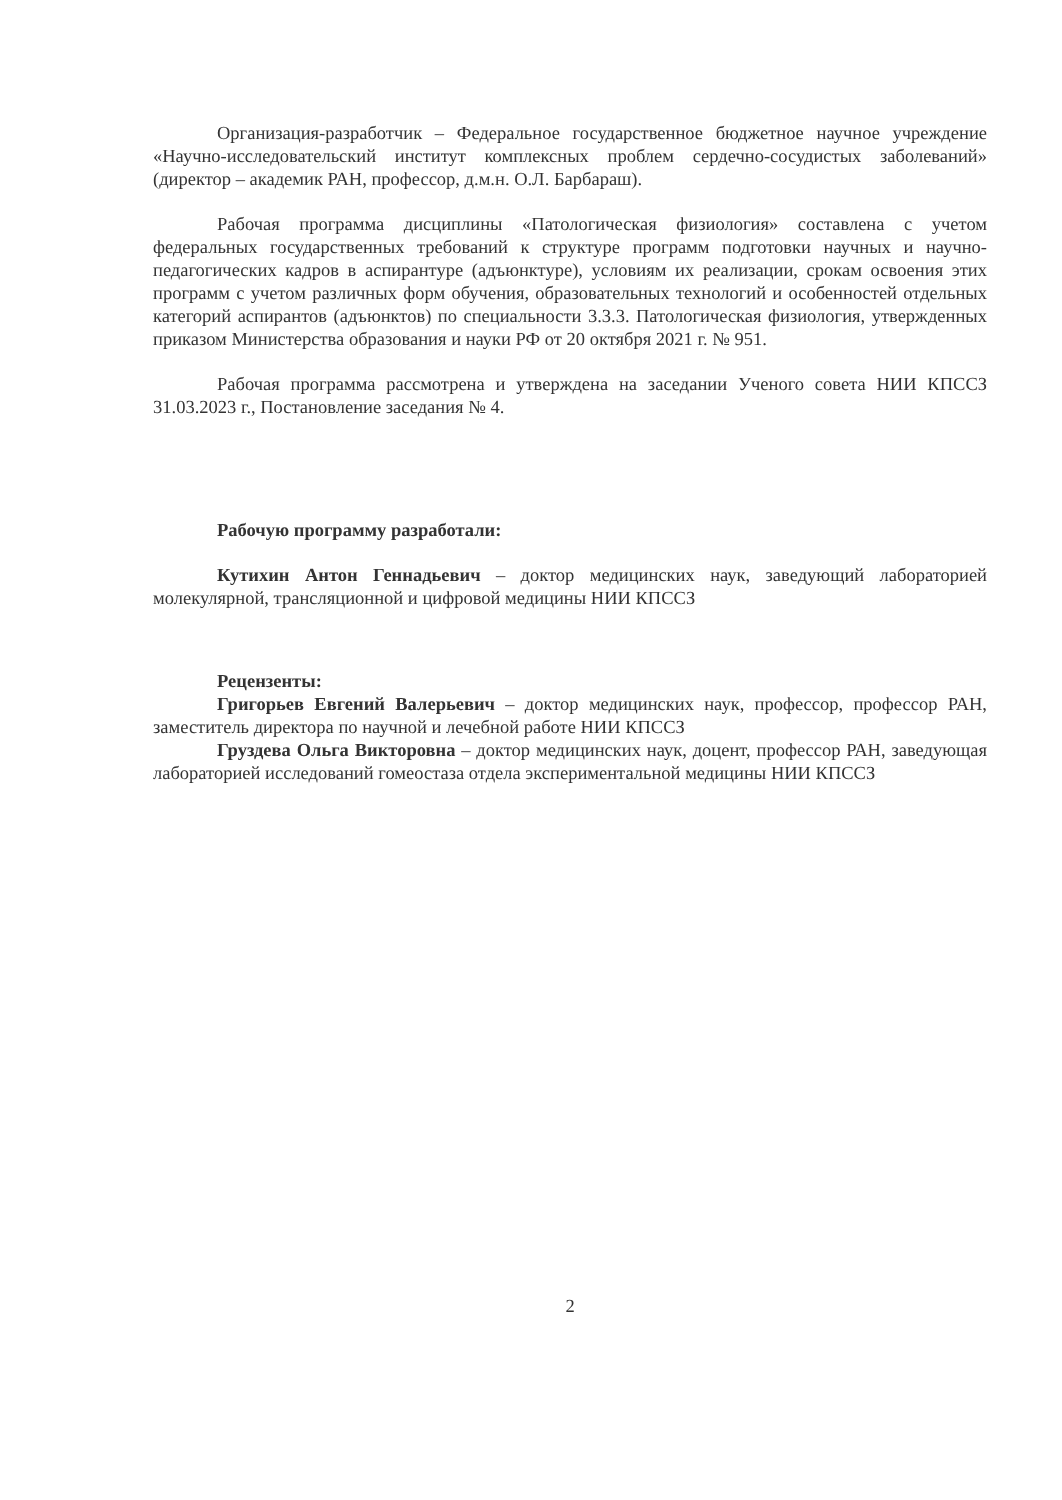Организация-разработчик – Федеральное государственное бюджетное научное учреждение «Научно-исследовательский институт комплексных проблем сердечно-сосудистых заболеваний» (директор – академик РАН, профессор, д.м.н. О.Л. Барбараш).
Рабочая программа дисциплины «Патологическая физиология» составлена с учетом федеральных государственных требований к структуре программ подготовки научных и научно-педагогических кадров в аспирантуре (адъюнктуре), условиям их реализации, срокам освоения этих программ с учетом различных форм обучения, образовательных технологий и особенностей отдельных категорий аспирантов (адъюнктов) по специальности 3.3.3. Патологическая физиология, утвержденных приказом Министерства образования и науки РФ от 20 октября 2021 г. № 951.
Рабочая программа рассмотрена и утверждена на заседании Ученого совета НИИ КПССЗ 31.03.2023 г., Постановление заседания № 4.
Рабочую программу разработали:
Кутихин Антон Геннадьевич – доктор медицинских наук, заведующий лабораторией молекулярной, трансляционной и цифровой медицины НИИ КПССЗ
Рецензенты:
Григорьев Евгений Валерьевич – доктор медицинских наук, профессор, профессор РАН, заместитель директора по научной и лечебной работе НИИ КПССЗ
Груздева Ольга Викторовна – доктор медицинских наук, доцент, профессор РАН, заведующая лабораторией исследований гомеостаза отдела экспериментальной медицины НИИ КПССЗ
2